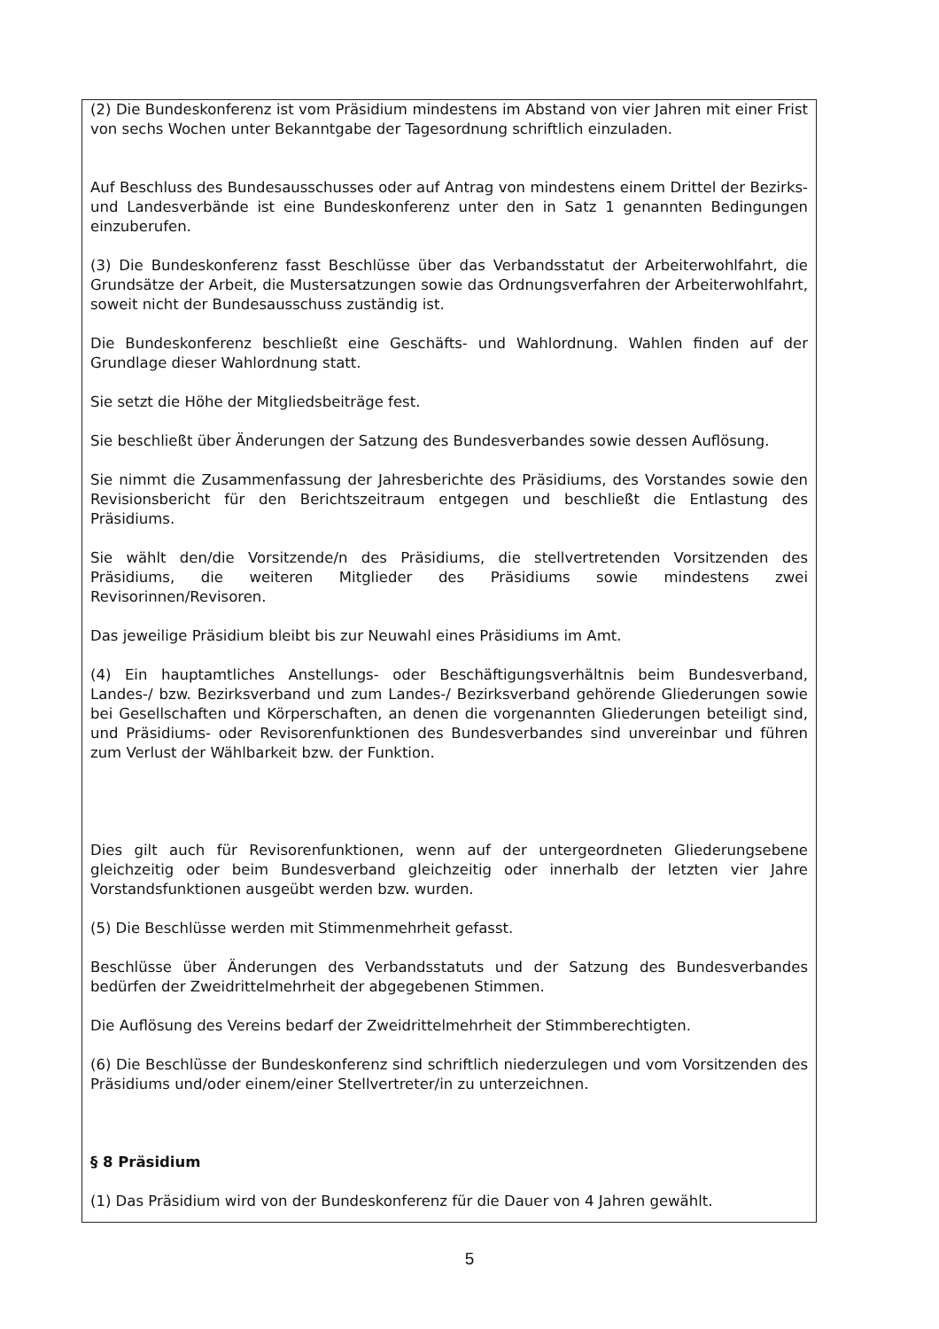(2) Die Bundeskonferenz ist vom Präsidium mindestens im Abstand von vier Jahren mit einer Frist von sechs Wochen unter Bekanntgabe der Tagesordnung schriftlich einzuladen.
Auf Beschluss des Bundesausschusses oder auf Antrag von mindestens einem Drittel der Bezirks- und Landesverbände ist eine Bundeskonferenz unter den in Satz 1 genannten Bedingungen einzuberufen.
(3) Die Bundeskonferenz fasst Beschlüsse über das Verbandsstatut der Arbeiterwohlfahrt, die Grundsätze der Arbeit, die Mustersatzungen sowie das Ordnungsverfahren der Arbeiterwohlfahrt, soweit nicht der Bundesausschuss zuständig ist.
Die Bundeskonferenz beschließt eine Geschäfts- und Wahlordnung. Wahlen finden auf der Grundlage dieser Wahlordnung statt.
Sie setzt die Höhe der Mitgliedsbeiträge fest.
Sie beschließt über Änderungen der Satzung des Bundesverbandes sowie dessen Auflösung.
Sie nimmt die Zusammenfassung der Jahresberichte des Präsidiums, des Vorstandes sowie den Revisionsbericht für den Berichtszeitraum entgegen und beschließt die Entlastung des Präsidiums.
Sie wählt den/die Vorsitzende/n des Präsidiums, die stellvertretenden Vorsitzenden des Präsidiums, die weiteren Mitglieder des Präsidiums sowie mindestens zwei Revisorinnen/Revisoren.
Das jeweilige Präsidium bleibt bis zur Neuwahl eines Präsidiums im Amt.
(4) Ein hauptamtliches Anstellungs- oder Beschäftigungsverhältnis beim Bundesverband, Landes-/ bzw. Bezirksverband und zum Landes-/ Bezirksverband gehörende Gliederungen sowie bei Gesellschaften und Körperschaften, an denen die vorgenannten Gliederungen beteiligt sind, und Präsidiums- oder Revisorenfunktionen des Bundesverbandes sind unvereinbar und führen zum Verlust der Wählbarkeit bzw. der Funktion.
Dies gilt auch für Revisorenfunktionen, wenn auf der untergeordneten Gliederungsebene gleichzeitig oder beim Bundesverband gleichzeitig oder innerhalb der letzten vier Jahre Vorstandsfunktionen ausgeübt werden bzw. wurden.
(5) Die Beschlüsse werden mit Stimmenmehrheit gefasst.
Beschlüsse über Änderungen des Verbandsstatuts und der Satzung des Bundesverbandes bedürfen der Zweidrittelmehrheit der abgegebenen Stimmen.
Die Auflösung des Vereins bedarf der Zweidrittelmehrheit der Stimmberechtigten.
(6) Die Beschlüsse der Bundeskonferenz sind schriftlich niederzulegen und vom Vorsitzenden des Präsidiums und/oder einem/einer Stellvertreter/in zu unterzeichnen.
§ 8 Präsidium
(1) Das Präsidium wird von der Bundeskonferenz für die Dauer von 4 Jahren gewählt.
5